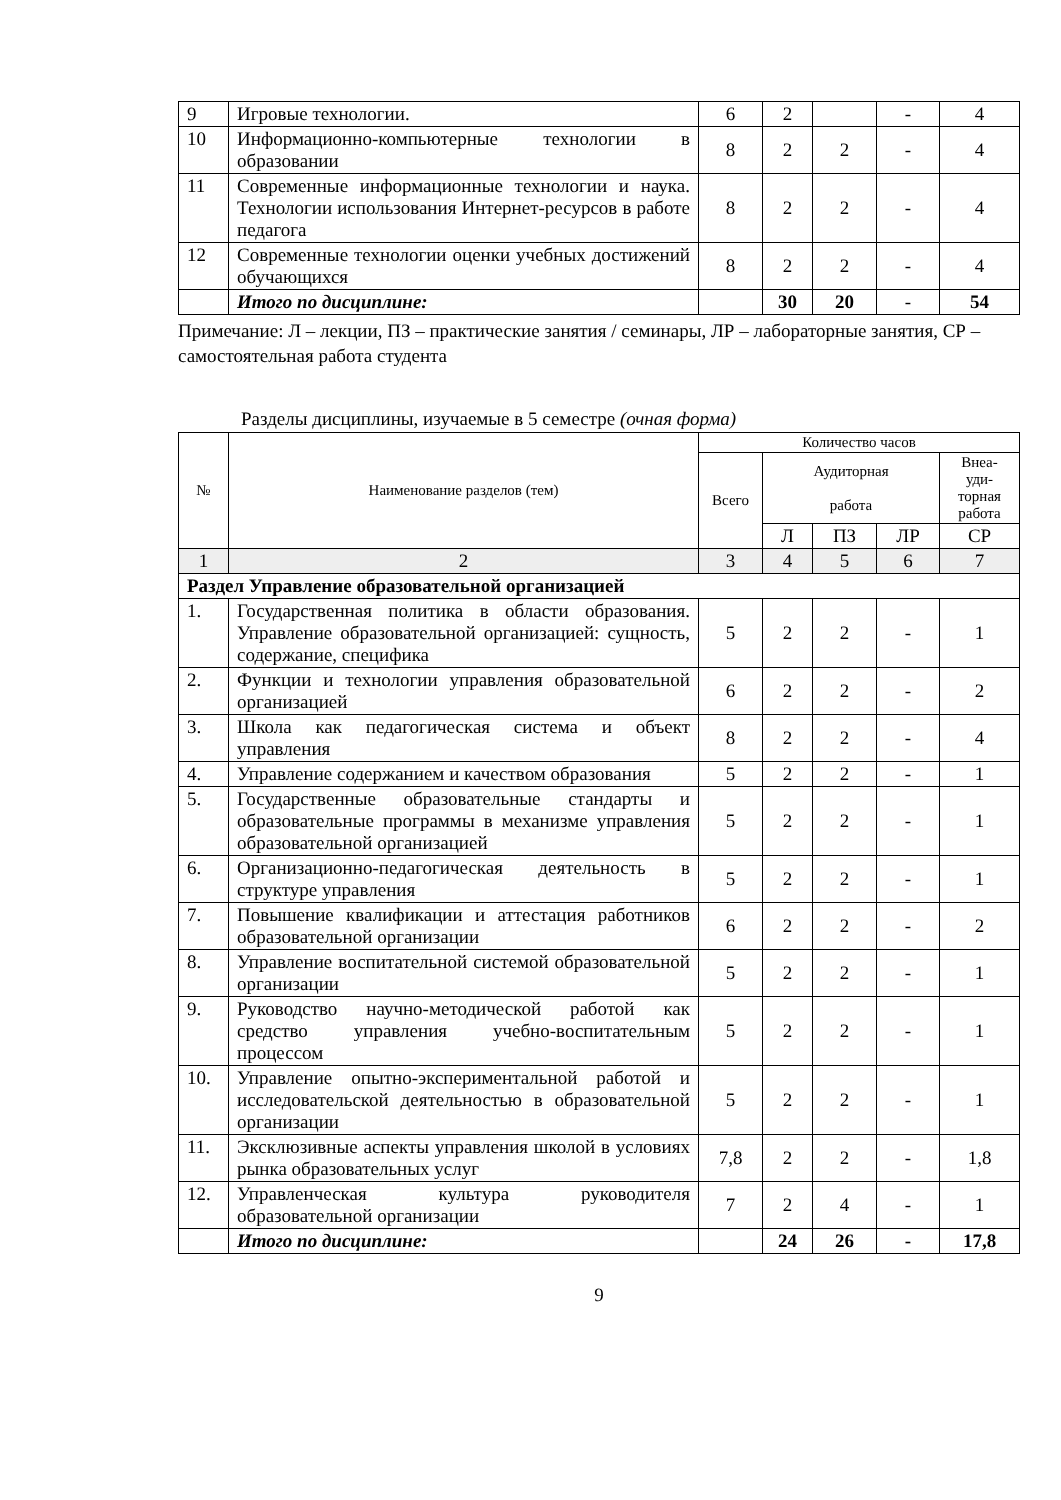| 9 | Игровые технологии. | 6 | 2 | | - | 4 |
| 10 | Информационно-компьютерные технологии в образовании | 8 | 2 | 2 | - | 4 |
| 11 | Современные информационные технологии и наука. Технологии использования Интернет-ресурсов в работе педагога | 8 | 2 | 2 | - | 4 |
| 12 | Современные технологии оценки учебных достижений обучающихся | 8 | 2 | 2 | - | 4 |
| | Итого по дисциплине: | | 30 | 20 | - | 54 |
Примечание: Л – лекции, ПЗ – практические занятия / семинары, ЛР – лабораторные занятия, СР – самостоятельная работа студента
Разделы дисциплины, изучаемые в 5 семестре (очная форма)
| № | Наименование разделов (тем) | Количество часов | | | | |
| --- | --- | --- | --- | --- | --- | --- |
| | | Всего | Аудиторная работа | | | Внеа- уди- торная работа |
| | | | Л | ПЗ | ЛР | СР |
| 1 | 2 | 3 | 4 | 5 | 6 | 7 |
| Раздел Управление образовательной организацией | | | | | | |
| 1. | Государственная политика в области образования. Управление образовательной организацией: сущность, содержание, специфика | 5 | 2 | 2 | - | 1 |
| 2. | Функции и технологии управления образовательной организацией | 6 | 2 | 2 | - | 2 |
| 3. | Школа как педагогическая система и объект управления | 8 | 2 | 2 | - | 4 |
| 4. | Управление содержанием и качеством образования | 5 | 2 | 2 | - | 1 |
| 5. | Государственные образовательные стандарты и образовательные программы в механизме управления образовательной организацией | 5 | 2 | 2 | - | 1 |
| 6. | Организационно-педагогическая деятельность в структуре управления | 5 | 2 | 2 | - | 1 |
| 7. | Повышение квалификации и аттестация работников образовательной организации | 6 | 2 | 2 | - | 2 |
| 8. | Управление воспитательной системой образовательной организации | 5 | 2 | 2 | - | 1 |
| 9. | Руководство научно-методической работой как средство управления учебно-воспитательным процессом | 5 | 2 | 2 | - | 1 |
| 10. | Управление опытно-экспериментальной работой и исследовательской деятельностью в образовательной организации | 5 | 2 | 2 | - | 1 |
| 11. | Эксклюзивные аспекты управления школой в условиях рынка образовательных услуг | 7,8 | 2 | 2 | - | 1,8 |
| 12. | Управленческая культура руководителя образовательной организации | 7 | 2 | 4 | - | 1 |
| | Итого по дисциплине: | | 24 | 26 | - | 17,8 |
9